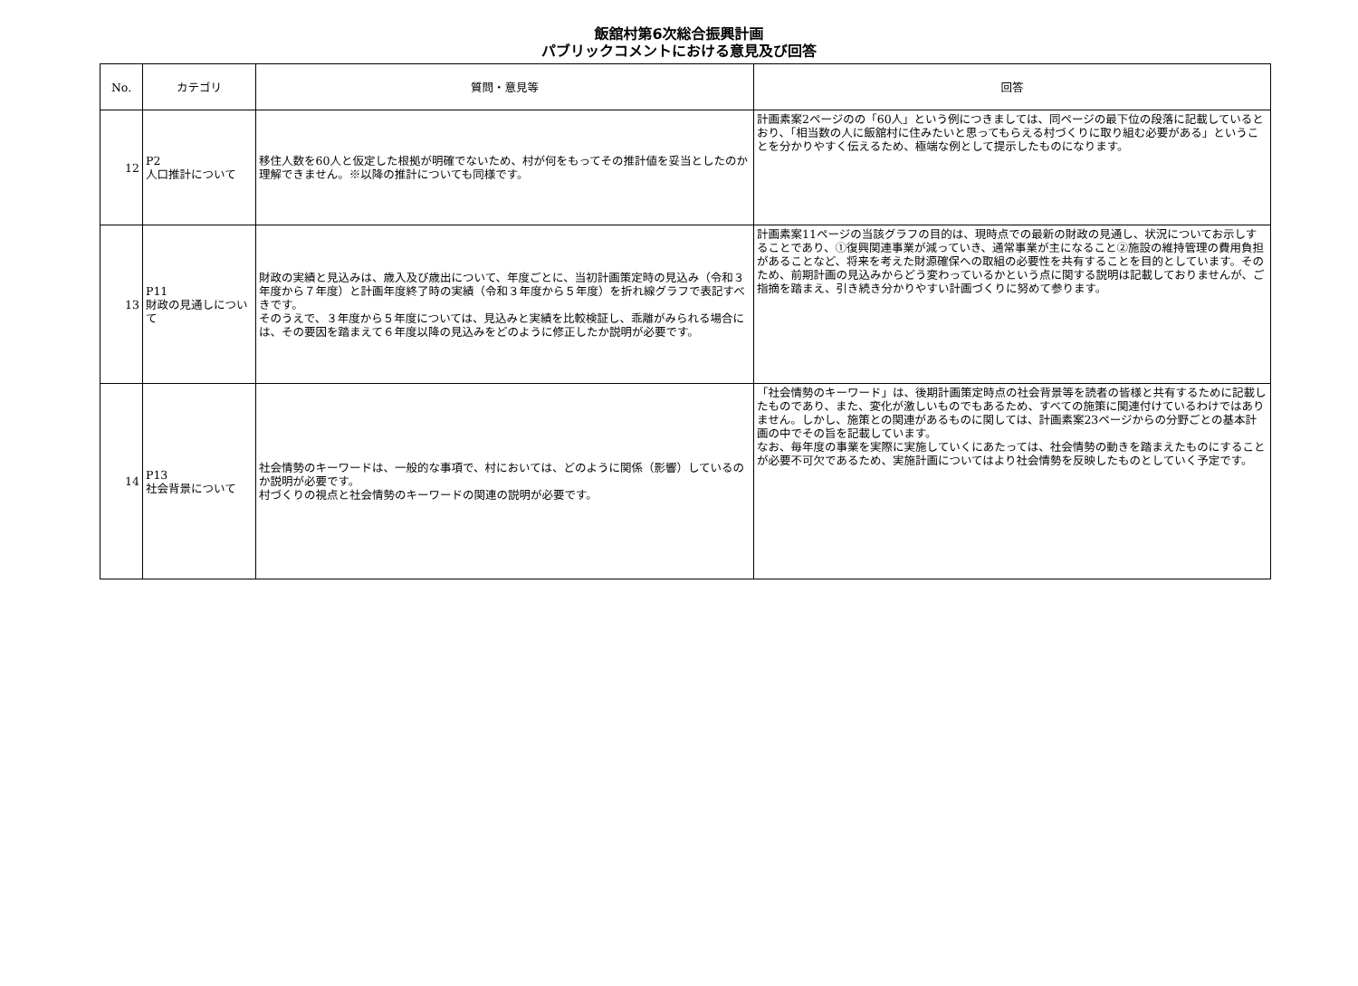飯舘村第6次総合振興計画
パブリックコメントにおける意見及び回答
| No. | カテゴリ | 質問・意見等 | 回答 |
| --- | --- | --- | --- |
| 12 | P2 人口推計について | 移住人数を60人と仮定した根拠が明確でないため、村が何をもってその推計値を妥当としたのか理解できません。※以降の推計についても同様です。 | 計画素案2ページのの「60人」という例につきましては、同ページの最下位の段落に記載しているとおり、「相当数の人に飯舘村に住みたいと思ってもらえる村づくりに取り組む必要がある」ということを分かりやすく伝えるため、極端な例として提示したものになります。 |
| 13 | P11 財政の見通しについて | 財政の実績と見込みは、歳入及び歳出について、年度ごとに、当初計画策定時の見込み（令和３年度から７年度）と計画年度終了時の実績（令和３年度から５年度）を折れ線グラフで表記すべきです。 そのうえで、３年度から５年度については、見込みと実績を比較検証し、乖離がみられる場合には、その要因を踏まえて６年度以降の見込みをどのように修正したか説明が必要です。 | 計画素案11ページの当該グラフの目的は、現時点での最新の財政の見通し、状況についてお示しすることであり、①復興関連事業が減っていき、通常事業が主になること②施設の維持管理の費用負担があることなど、将来を考えた財源確保への取組の必要性を共有することを目的としています。そのため、前期計画の見込みからどう変わっているかという点に関する説明は記載しておりませんが、ご指摘を踏まえ、引き続き分かりやすい計画づくりに努めて参ります。 |
| 14 | P13 社会背景について | 社会情勢のキーワードは、一般的な事項で、村においては、どのように関係（影響）しているのか説明が必要です。 村づくりの視点と社会情勢のキーワードの関連の説明が必要です。 | 「社会情勢のキーワード」は、後期計画策定時点の社会背景等を読者の皆様と共有するために記載したものであり、また、変化が激しいものでもあるため、すべての施策に関連付けているわけではありません。しかし、施策との関連があるものに関しては、計画素案23ページからの分野ごとの基本計画の中でその旨を記載しています。 なお、毎年度の事業を実際に実施していくにあたっては、社会情勢の動きを踏まえたものにすることが必要不可欠であるため、実施計画についてはより社会情勢を反映したものとしていく予定です。 |